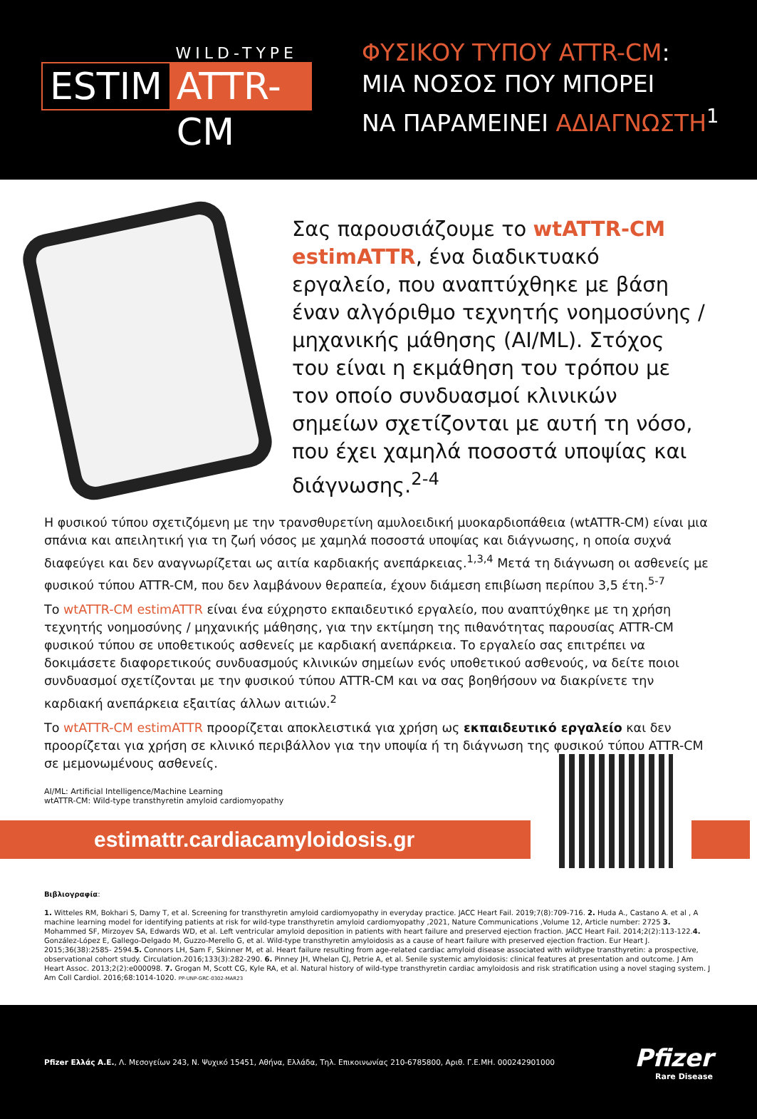WILD-TYPE
ESTIM ATTR-CM
ΦΥΣΙΚΟΥ ΤΥΠΟΥ ATTR-CM:
ΜΙΑ ΝΟΣΟΣ ΠΟΥ ΜΠΟΡΕΙ
ΝΑ ΠΑΡΑΜΕΙΝΕΙ ΑΔΙΑΓΝΩΣΤΗ<sup>1</sup>
Σας παρουσιάζουμε το wtATTR-CM estimATTR, ένα διαδικτυακό εργαλείο, που αναπτύχθηκε με βάση έναν αλγόριθμο τεχνητής νοημοσύνης / μηχανικής μάθησης (AI/ML). Στόχος του είναι η εκμάθηση του τρόπου με τον οποίο συνδυασμοί κλινικών σημείων σχετίζονται με αυτή τη νόσο, που έχει χαμηλά ποσοστά υποψίας και διάγνωσης.<sup>2-4</sup>
Η φυσικού τύπου σχετιζόμενη με την τρανσθυρετίνη αμυλοειδική μυοκαρδιοπάθεια (wtATTR-CM) είναι μια σπάνια και απειλητική για τη ζωή νόσος με χαμηλά ποσοστά υποψίας και διάγνωσης, η οποία συχνά διαφεύγει και δεν αναγνωρίζεται ως αιτία καρδιακής ανεπάρκειας.<sup>1,3,4</sup> Μετά τη διάγνωση οι ασθενείς με φυσικού τύπου ATTR-CM, που δεν λαμβάνουν θεραπεία, έχουν διάμεση επιβίωση περίπου 3,5 έτη.<sup>5-7</sup>
Το wtATTR-CM estimATTR είναι ένα εύχρηστο εκπαιδευτικό εργαλείο, που αναπτύχθηκε με τη χρήση τεχνητής νοημοσύνης / μηχανικής μάθησης, για την εκτίμηση της πιθανότητας παρουσίας ATTR-CM φυσικού τύπου σε υποθετικούς ασθενείς με καρδιακή ανεπάρκεια. Το εργαλείο σας επιτρέπει να δοκιμάσετε διαφορετικούς συνδυασμούς κλινικών σημείων ενός υποθετικού ασθενούς, να δείτε ποιοι συνδυασμοί σχετίζονται με την φυσικού τύπου ATTR-CM και να σας βοηθήσουν να διακρίνετε την καρδιακή ανεπάρκεια εξαιτίας άλλων αιτιών.<sup>2</sup>
Το wtATTR-CM estimATTR προορίζεται αποκλειστικά για χρήση ως εκπαιδευτικό εργαλείο και δεν προορίζεται για χρήση σε κλινικό περιβάλλον για την υποψία ή τη διάγνωση της φυσικού τύπου ATTR-CM σε μεμονωμένους ασθενείς.
AI/ML: Artificial Intelligence/Machine Learning
wtATTR-CM: Wild-type transthyretin amyloid cardiomyopathy
estimattr.cardiacamyloidosis.gr
Βιβλιογραφία:
1. Witteles RM, Bokhari S, Damy T, et al. Screening for transthyretin amyloid cardiomyopathy in everyday practice. JACC Heart Fail. 2019;7(8):709-716. 2. Huda A., Castano A. et al , A machine learning model for identifying patients at risk for wild-type transthyretin amyloid cardiomyopathy ,2021, Nature Communications ,Volume 12, Article number: 2725 3. Mohammed SF, Mirzoyev SA, Edwards WD, et al. Left ventricular amyloid deposition in patients with heart failure and preserved ejection fraction. JACC Heart Fail. 2014;2(2):113-122.4. González-López E, Gallego-Delgado M, Guzzo-Merello G, et al. Wild-type transthyretin amyloidosis as a cause of heart failure with preserved ejection fraction. Eur Heart J. 2015;36(38):2585- 2594.5. Connors LH, Sam F, Skinner M, et al. Heart failure resulting from age-related cardiac amyloid disease associated with wildtype transthyretin: a prospective, observational cohort study. Circulation.2016;133(3):282-290. 6. Pinney JH, Whelan CJ, Petrie A, et al. Senile systemic amyloidosis: clinical features at presentation and outcome. J Am Heart Assoc. 2013;2(2):e000098. 7. Grogan M, Scott CG, Kyle RA, et al. Natural history of wild-type transthyretin cardiac amyloidosis and risk stratification using a novel staging system. J Am Coll Cardiol. 2016;68:1014-1020. PP-UNP-GRC-0302-MAR23
Pfizer Ελλάς Α.Ε., Λ. Μεσογείων 243, Ν. Ψυχικό 15451, Αθήνα, Ελλάδα, Τηλ. Επικοινωνίας 210-6785800, Αριθ. Γ.Ε.ΜΗ. 000242901000
Pfizer
Rare Disease